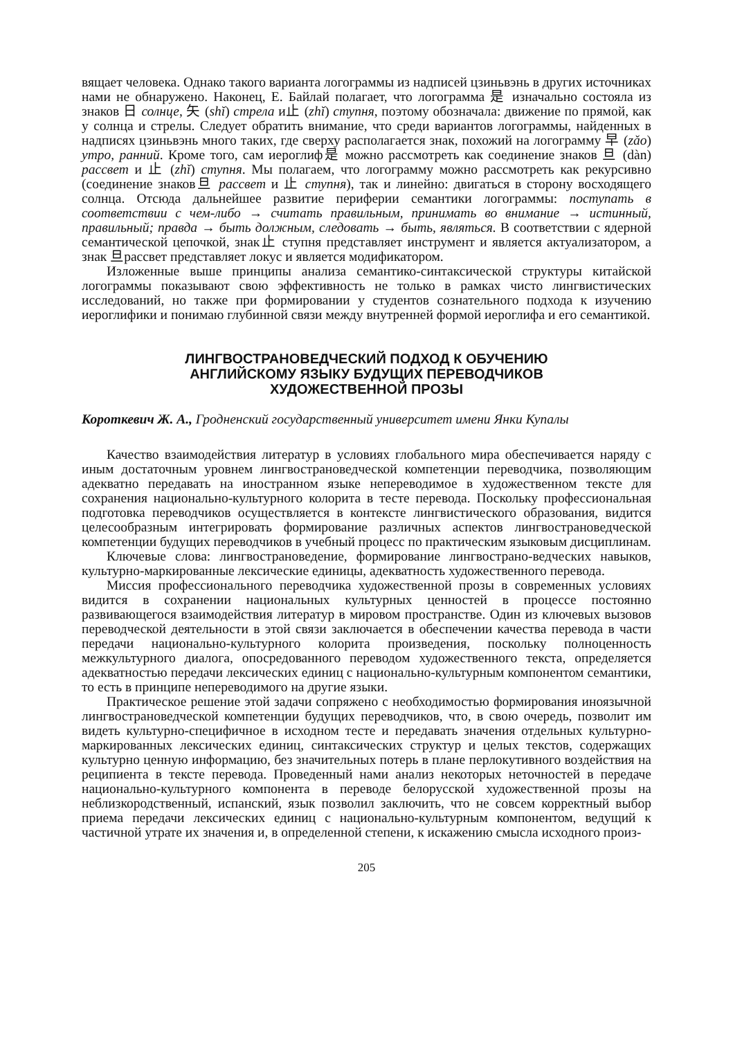вящает человека. Однако такого варианта логограммы из надписей цзиньвэнь в других источниках нами не обнаружено. Наконец, Е. Байлай полагает, что логограмма 是 изначально состояла из знаков 日 солнце, 矢 (shǐ) стрела и止 (zhǐ) ступня, поэтому обозначала: движение по прямой, как у солнца и стрелы. Следует обратить внимание, что среди вариантов логограммы, найденных в надписях цзиньвэнь много таких, где сверху располагается знак, похожий на логограмму 早 (zǎo) утро, ранний. Кроме того, сам иероглиф是 можно рассмотреть как соединение знаков 旦 (dàn) рассвет и 止 (zhǐ) ступня. Мы полагаем, что логограмму можно рассмотреть как рекурсивно (соединение знаков旦 рассвет и 止 ступня), так и линейно: двигаться в сторону восходящего солнца. Отсюда дальнейшее развитие периферии семантики логограммы: поступать в соответствии с чем-либо → считать правильным, принимать во внимание → истинный, правильный; правда → быть должным, следовать → быть, являться. В соответствии с ядерной семантической цепочкой, знак止 ступня представляет инструмент и является актуализатором, а знак 旦рассвет представляет локус и является модификатором.
Изложенные выше принципы анализа семантико-синтаксической структуры китайской логограммы показывают свою эффективность не только в рамках чисто лингвистических исследований, но также при формировании у студентов сознательного подхода к изучению иероглифики и понимаю глубинной связи между внутренней формой иероглифа и его семантикой.
ЛИНГВОСТРАНОВЕДЧЕСКИЙ ПОДХОД К ОБУЧЕНИЮ
АНГЛИЙСКОМУ ЯЗЫКУ БУДУЩИХ ПЕРЕВОДЧИКОВ
ХУДОЖЕСТВЕННОЙ ПРОЗЫ
Короткевич Ж. А., Гродненский государственный университет имени Янки Купалы
Качество взаимодействия литератур в условиях глобального мира обеспечивается наряду с иным достаточным уровнем лингвострановедческой компетенции переводчика, позволяющим адекватно передавать на иностранном языке непереводимое в художественном тексте для сохранения национально-культурного колорита в тесте перевода. Поскольку профессиональная подготовка переводчиков осуществляется в контексте лингвистического образования, видится целесообразным интегрировать формирование различных аспектов лингвострановедческой компетенции будущих переводчиков в учебный процесс по практическим языковым дисциплинам.
Ключевые слова: лингвострановедение, формирование лингвострано-ведческих навыков, культурно-маркированные лексические единицы, адекватность художественного перевода.
Миссия профессионального переводчика художественной прозы в современных условиях видится в сохранении национальных культурных ценностей в процессе постоянно развивающегося взаимодействия литератур в мировом пространстве. Один из ключевых вызовов переводческой деятельности в этой связи заключается в обеспечении качества перевода в части передачи национально-культурного колорита произведения, поскольку полноценность межкультурного диалога, опосредованного переводом художественного текста, определяется адекватностью передачи лексических единиц с национально-культурным компонентом семантики, то есть в принципе непереводимого на другие языки.
Практическое решение этой задачи сопряжено с необходимостью формирования иноязычной лингвострановедческой компетенции будущих переводчиков, что, в свою очередь, позволит им видеть культурно-специфичное в исходном тесте и передавать значения отдельных культурно-маркированных лексических единиц, синтаксических структур и целых текстов, содержащих культурно ценную информацию, без значительных потерь в плане перлокутивного воздействия на реципиента в тексте перевода. Проведенный нами анализ некоторых неточностей в передаче национально-культурного компонента в переводе белорусской художественной прозы на неблизкородственный, испанский, язык позволил заключить, что не совсем корректный выбор приема передачи лексических единиц с национально-культурным компонентом, ведущий к частичной утрате их значения и, в определенной степени, к искажению смысла исходного произ-
205